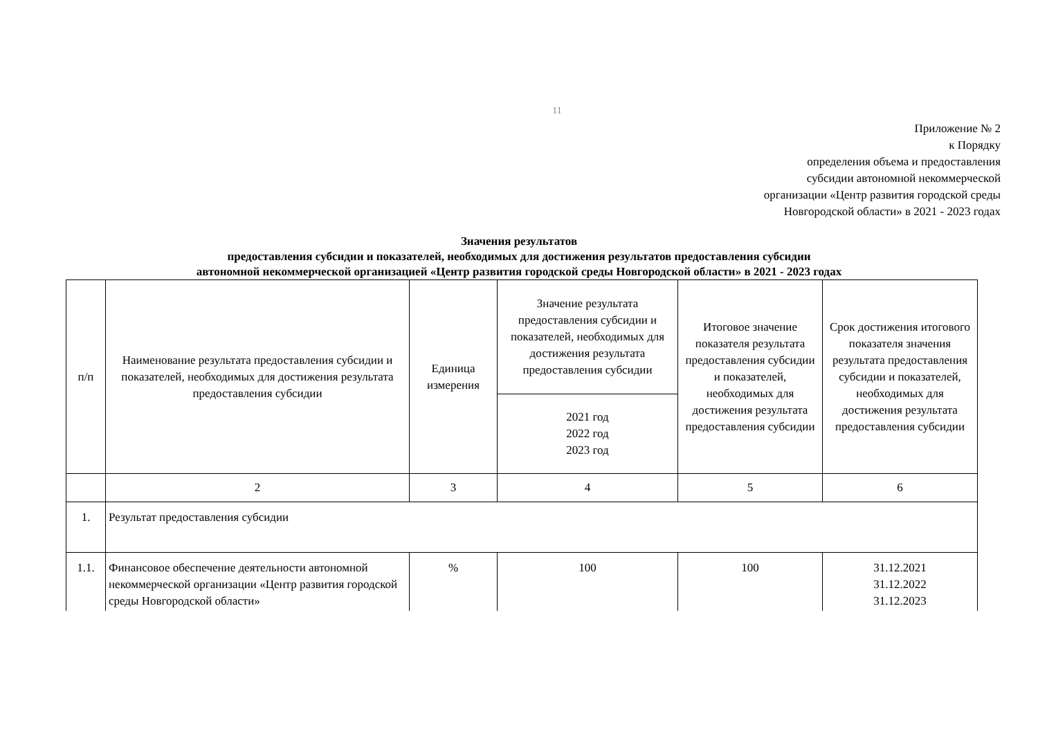11
Приложение № 2
к Порядку
определения объема и предоставления
субсидии автономной некоммерческой
организации «Центр развития городской среды
Новгородской области» в 2021 - 2023 годах
Значения результатов
предоставления субсидии и показателей, необходимых для достижения результатов предоставления субсидии
автономной некоммерческой организацией «Центр развития городской среды Новгородской области» в 2021 - 2023 годах
| п/п | Наименование результата предоставления субсидии и показателей, необходимых для достижения результата предоставления субсидии | Единица измерения | Значение результата предоставления субсидии и показателей, необходимых для достижения результата предоставления субсидии | Итоговое значение показателя результата предоставления субсидии и показателей, необходимых для достижения результата предоставления субсидии | Срок достижения итогового показателя значения результата предоставления субсидии и показателей, необходимых для достижения результата предоставления субсидии |
| --- | --- | --- | --- | --- | --- |
| | | | 2021 год 2022 год 2023 год | | |
| | 2 | 3 | 4 | 5 | 6 |
| 1. | Результат предоставления субсидии | | | | |
| 1.1. | Финансовое обеспечение деятельности автономной некоммерческой организации «Центр развития городской среды Новгородской области» | % | 100 | 100 | 31.12.2021 31.12.2022 31.12.2023 |